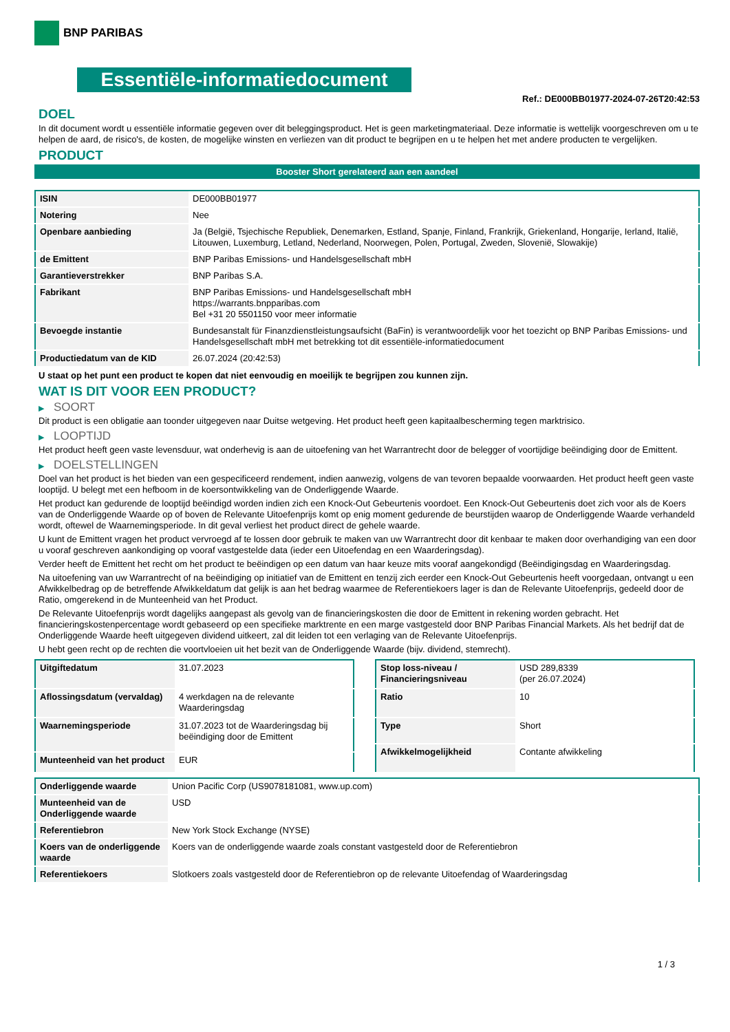BNP PARIBAS
Essentiële-informatiedocument
Ref.: DE000BB01977-2024-07-26T20:42:53
DOEL
In dit document wordt u essentiële informatie gegeven over dit beleggingsproduct. Het is geen marketingmateriaal. Deze informatie is wettelijk voorgeschreven om u te helpen de aard, de risico's, de kosten, de mogelijke winsten en verliezen van dit product te begrijpen en u te helpen het met andere producten te vergelijken.
PRODUCT
Booster Short gerelateerd aan een aandeel
| ISIN | DE000BB01977 |
| Notering | Nee |
| Openbare aanbieding | Ja (België, Tsjechische Republiek, Denemarken, Estland, Spanje, Finland, Frankrijk, Griekenland, Hongarije, Ierland, Italië, Litouwen, Luxemburg, Letland, Nederland, Noorwegen, Polen, Portugal, Zweden, Slovenië, Slowakije) |
| de Emittent | BNP Paribas Emissions- und Handelsgesellschaft mbH |
| Garantieverstrekker | BNP Paribas S.A. |
| Fabrikant | BNP Paribas Emissions- und Handelsgesellschaft mbH https://warrants.bnpparibas.com Bel +31 20 5501150 voor meer informatie |
| Bevoegde instantie | Bundesanstalt für Finanzdienstleistungsaufsicht (BaFin) is verantwoordelijk voor het toezicht op BNP Paribas Emissions- und Handelsgesellschaft mbH met betrekking tot dit essentiële-informatiedocument |
| Productiedatum van de KID | 26.07.2024 (20:42:53) |
U staat op het punt een product te kopen dat niet eenvoudig en moeilijk te begrijpen zou kunnen zijn.
WAT IS DIT VOOR EEN PRODUCT?
▶ SOORT
Dit product is een obligatie aan toonder uitgegeven naar Duitse wetgeving. Het product heeft geen kapitaalbescherming tegen marktrisico.
▶ LOOPTIJD
Het product heeft geen vaste levensduur, wat onderhevig is aan de uitoefening van het Warrantrecht door de belegger of voortijdige beëindiging door de Emittent.
▶ DOELSTELLINGEN
Doel van het product is het bieden van een gespecificeerd rendement, indien aanwezig, volgens de van tevoren bepaalde voorwaarden. Het product heeft geen vaste looptijd. U belegt met een hefboom in de koersontwikkeling van de Onderliggende Waarde.
Het product kan gedurende de looptijd beëindigd worden indien zich een Knock-Out Gebeurtenis voordoet. Een Knock-Out Gebeurtenis doet zich voor als de Koers van de Onderliggende Waarde op of boven de Relevante Uitoefenprijs komt op enig moment gedurende de beurstijden waarop de Onderliggende Waarde verhandeld wordt, oftewel de Waarnemingsperiode. In dit geval verliest het product direct de gehele waarde.
U kunt de Emittent vragen het product vervroegd af te lossen door gebruik te maken van uw Warrantrecht door dit kenbaar te maken door overhandiging van een door u vooraf geschreven aankondiging op vooraf vastgestelde data (ieder een Uitoefendag en een Waarderingsdag).
Verder heeft de Emittent het recht om het product te beëindigen op een datum van haar keuze mits vooraf aangekondigd (Beëindigingsdag en Waarderingsdag.
Na uitoefening van uw Warrantrecht of na beëindiging op initiatief van de Emittent en tenzij zich eerder een Knock-Out Gebeurtenis heeft voorgedaan, ontvangt u een Afwikkelbedrag op de betreffende Afwikkeldatum dat gelijk is aan het bedrag waarmee de Referentiekoers lager is dan de Relevante Uitoefenprijs, gedeeld door de Ratio, omgerekend in de Munteenheid van het Product.
De Relevante Uitoefenprijs wordt dagelijks aangepast als gevolg van de financieringskosten die door de Emittent in rekening worden gebracht. Het financieringskostenpercentage wordt gebaseerd op een specifieke marktrente en een marge vastgesteld door BNP Paribas Financial Markets. Als het bedrijf dat de Onderliggende Waarde heeft uitgegeven dividend uitkeert, zal dit leiden tot een verlaging van de Relevante Uitoefenprijs.
U hebt geen recht op de rechten die voortvloeien uit het bezit van de Onderliggende Waarde (bijv. dividend, stemrecht).
| Uitgiftedatum | 31.07.2023 |
| Aflossingsdatum (vervaldag) | 4 werkdagen na de relevante Waarderingsdag |
| Waarnemingsperiode | 31.07.2023 tot de Waarderingsdag bij beëindiging door de Emittent |
| Munteenheid van het product | EUR |
| Stop loss-niveau / Financieringsniveau | USD 289,8339 (per 26.07.2024) |
| Ratio | 10 |
| Type | Short |
| Afwikkelmogelijkheid | Contante afwikkeling |
| Onderliggende waarde | Union Pacific Corp (US9078181081, www.up.com) |
| Munteenheid van de Onderliggende waarde | USD |
| Referentiebron | New York Stock Exchange (NYSE) |
| Koers van de onderliggende waarde | Koers van de onderliggende waarde zoals constant vastgesteld door de Referentiebron |
| Referentiekoers | Slotkoers zoals vastgesteld door de Referentiebron op de relevante Uitoefendag of Waarderingsdag |
1 / 3